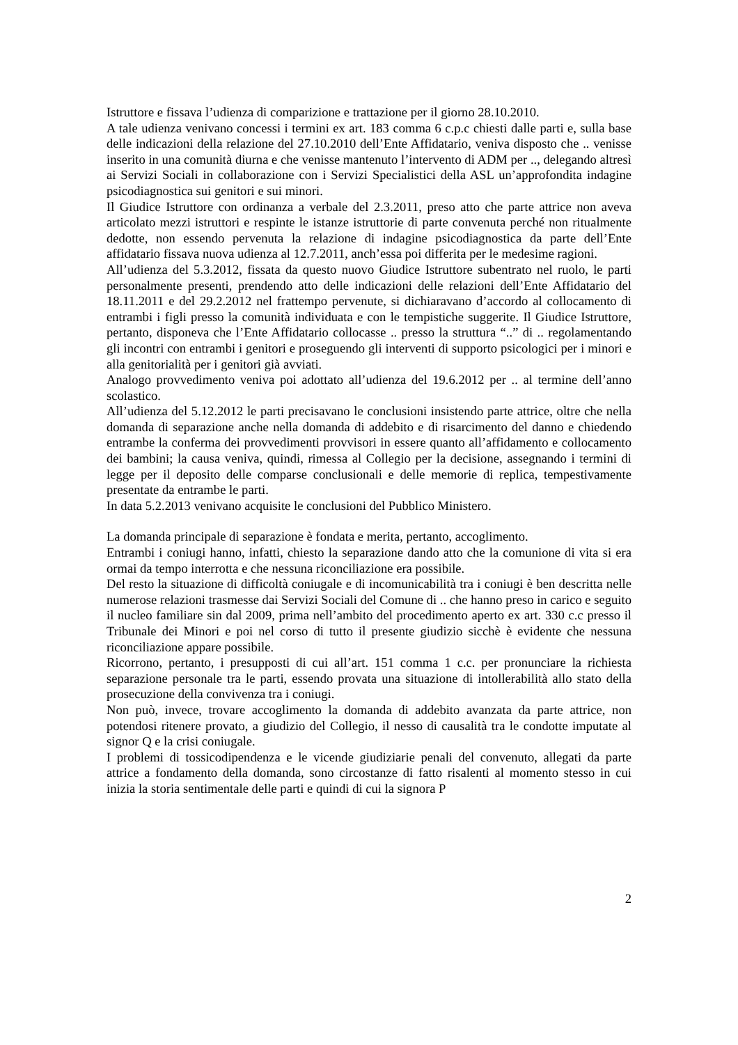Istruttore e fissava l’udienza di comparizione e trattazione per il giorno 28.10.2010.
A tale udienza venivano concessi i termini ex art. 183 comma 6 c.p.c chiesti dalle parti e, sulla base delle indicazioni della relazione del 27.10.2010 dell’Ente Affidatario, veniva disposto che .. venisse inserito in una comunità diurna e che venisse mantenuto l’intervento di ADM per .., delegando altresì ai Servizi Sociali in collaborazione con i Servizi Specialistici della ASL un’approfondita indagine psicodiagnostica sui genitori e sui minori.
Il Giudice Istruttore con ordinanza a verbale del 2.3.2011, preso atto che parte attrice non aveva articolato mezzi istruttori e respinte le istanze istruttorie di parte convenuta perché non ritualmente dedotte, non essendo pervenuta la relazione di indagine psicodiagnostica da parte dell’Ente affidatario fissava nuova udienza al 12.7.2011, anch’essa poi differita per le medesime ragioni.
All’udienza del 5.3.2012, fissata da questo nuovo Giudice Istruttore subentrato nel ruolo, le parti personalmente presenti, prendendo atto delle indicazioni delle relazioni dell’Ente Affidatario del 18.11.2011 e del 29.2.2012 nel frattempo pervenute, si dichiaravano d’accordo al collocamento di entrambi i figli presso la comunità individuata e con le tempistiche suggerite. Il Giudice Istruttore, pertanto, disponeva che l’Ente Affidatario collocasse .. presso la struttura “..” di .. regolamentando gli incontri con entrambi i genitori e proseguendo gli interventi di supporto psicologici per i minori e alla genitorialità per i genitori già avviati.
Analogo provvedimento veniva poi adottato all’udienza del 19.6.2012 per .. al termine dell’anno scolastico.
All’udienza del 5.12.2012 le parti precisavano le conclusioni insistendo parte attrice, oltre che nella domanda di separazione anche nella domanda di addebito e di risarcimento del danno e chiedendo entrambe la conferma dei provvedimenti provvisori in essere quanto all’affidamento e collocamento dei bambini; la causa veniva, quindi, rimessa al Collegio per la decisione, assegnando i termini di legge per il deposito delle comparse conclusionali e delle memorie di replica, tempestivamente presentate da entrambe le parti.
In data 5.2.2013 venivano acquisite le conclusioni del Pubblico Ministero.
La domanda principale di separazione è fondata e merita, pertanto, accoglimento.
Entrambi i coniugi hanno, infatti, chiesto la separazione dando atto che la comunione di vita si era ormai da tempo interrotta e che nessuna riconciliazione era possibile.
Del resto la situazione di difficoltà coniugale e di incomunicabilità tra i coniugi è ben descritta nelle numerose relazioni trasmesse dai Servizi Sociali del Comune di .. che hanno preso in carico e seguito il nucleo familiare sin dal 2009, prima nell’ambito del procedimento aperto ex art. 330 c.c presso il Tribunale dei Minori e poi nel corso di tutto il presente giudizio sicchè è evidente che nessuna riconciliazione appare possibile.
Ricorrono, pertanto, i presupposti di cui all’art. 151 comma 1 c.c. per pronunciare la richiesta separazione personale tra le parti, essendo provata una situazione di intollerabilità allo stato della prosecuzione della convivenza tra i coniugi.
Non può, invece, trovare accoglimento la domanda di addebito avanzata da parte attrice, non potendosi ritenere provato, a giudizio del Collegio, il nesso di causalità tra le condotte imputate al signor Q e la crisi coniugale.
I problemi di tossicodipendenza e le vicende giudiziarie penali del convenuto, allegati da parte attrice a fondamento della domanda, sono circostanze di fatto risalenti al momento stesso in cui inizia la storia sentimentale delle parti e quindi di cui la signora P
2